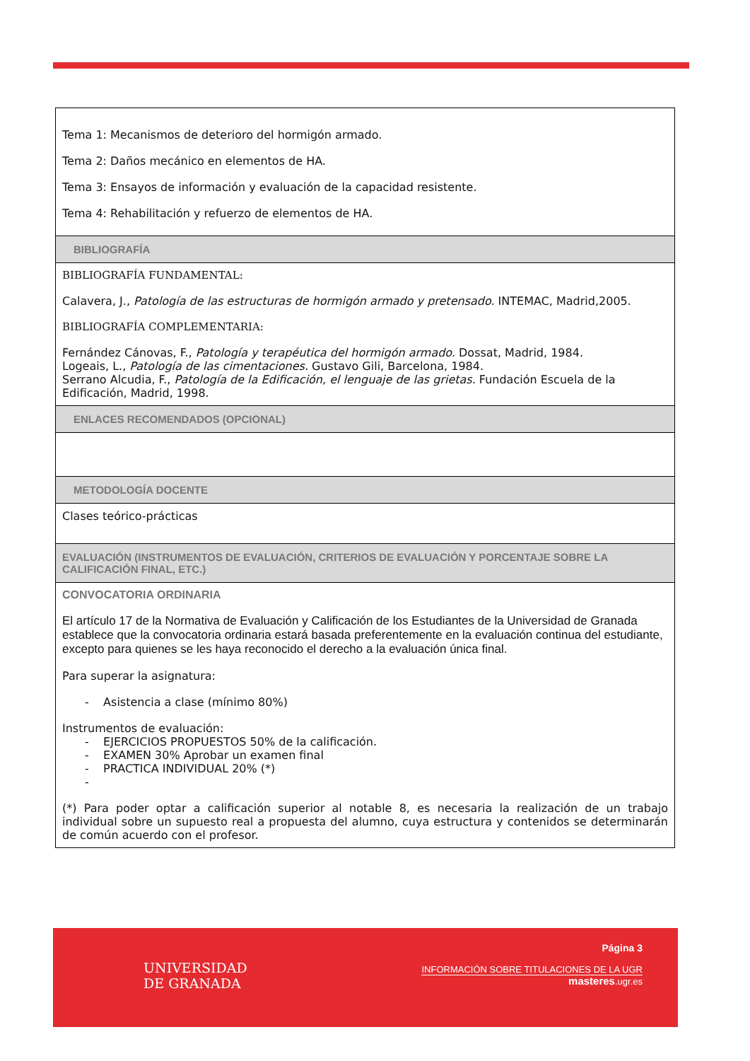| Tema 1: Mecanismos de deterioro del hormigón armado. Tema 2: Daños mecánico en elementos de HA. Tema 3: Ensayos de información y evaluación de la capacidad resistente. Tema 4: Rehabilitación y refuerzo de elementos de HA. |
| BIBLIOGRAFÍA |
| BIBLIOGRAFÍA FUNDAMENTAL: Calavera, J., Patología de las estructuras de hormigón armado y pretensado. INTEMAC, Madrid,2005. BIBLIOGRAFÍA COMPLEMENTARIA: Fernández Cánovas, F., Patología y terapéutica del hormigón armado. Dossat, Madrid, 1984. Logeais, L., Patología de las cimentaciones. Gustavo Gili, Barcelona, 1984. Serrano Alcudia, F., Patología de la Edificación, el lenguaje de las grietas. Fundación Escuela de la Edificación, Madrid, 1998. |
| ENLACES RECOMENDADOS (OPCIONAL) |
| METODOLOGÍA DOCENTE |
| Clases teórico-prácticas |
| EVALUACIÓN (INSTRUMENTOS DE EVALUACIÓN, CRITERIOS DE EVALUACIÓN Y PORCENTAJE SOBRE LA CALIFICACIÓN FINAL, ETC.) |
| CONVOCATORIA ORDINARIA El artículo 17 de la Normativa de Evaluación y Calificación de los Estudiantes de la Universidad de Granada establece que la convocatoria ordinaria estará basada preferentemente en la evaluación continua del estudiante, excepto para quienes se les haya reconocido el derecho a la evaluación única final. Para superar la asignatura: - Asistencia a clase (mínimo 80%) Instrumentos de evaluación: - EJERCICIOS PROPUESTOS 50% de la calificación. - EXAMEN 30% Aprobar un examen final - PRACTICA INDIVIDUAL 20% (*) - (*) Para poder optar a calificación superior al notable 8, es necesaria la realización de un trabajo individual sobre un supuesto real a propuesta del alumno, cuya estructura y contenidos se determinarán de común acuerdo con el profesor. |
UNIVERSIDAD
DE GRANADA
Página 3
INFORMACIÓN SOBRE TITULACIONES DE LA UGR
masteres.ugr.es